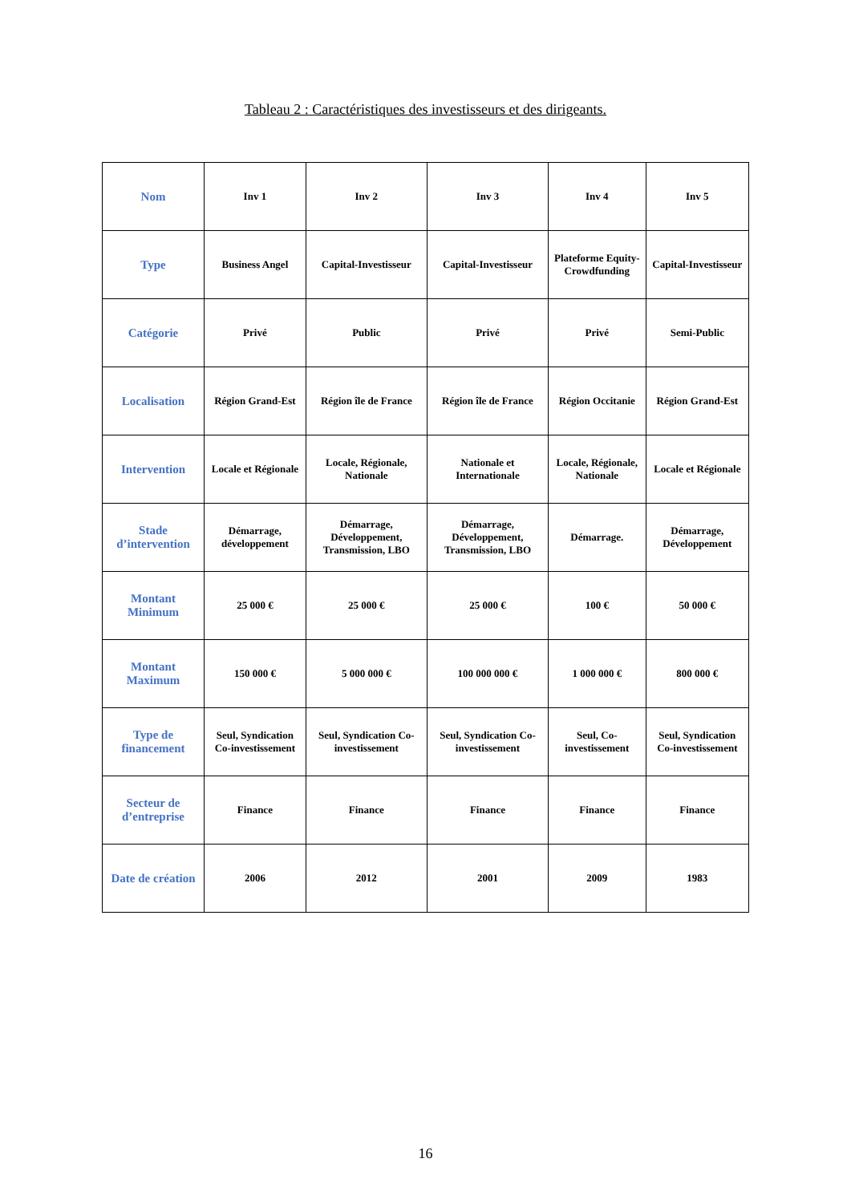Tableau 2 : Caractéristiques des investisseurs et des dirigeants.
| Nom | Inv 1 | Inv 2 | Inv 3 | Inv 4 | Inv 5 |
| Type | Business Angel | Capital-Investisseur | Capital-Investisseur | Plateforme Equity-Crowdfunding | Capital-Investisseur |
| Catégorie | Privé | Public | Privé | Privé | Semi-Public |
| Localisation | Région Grand-Est | Région île de France | Région île de France | Région Occitanie | Région Grand-Est |
| Intervention | Locale et Régionale | Locale, Régionale, Nationale | Nationale et Internationale | Locale, Régionale, Nationale | Locale et Régionale |
| Stade d’intervention | Démarrage, développement | Démarrage, Développement, Transmission, LBO | Démarrage, Développement, Transmission, LBO | Démarrage. | Démarrage, Développement |
| Montant Minimum | 25 000 € | 25 000 € | 25 000 € | 100 € | 50 000 € |
| Montant Maximum | 150 000 € | 5 000 000 € | 100 000 000 € | 1 000 000 € | 800 000 € |
| Type de financement | Seul, Syndication Co-investissement | Seul, Syndication Co-investissement | Seul, Syndication Co-investissement | Seul, Co-investissement | Seul, Syndication Co-investissement |
| Secteur de d’entreprise | Finance | Finance | Finance | Finance | Finance |
| Date de création | 2006 | 2012 | 2001 | 2009 | 1983 |
16